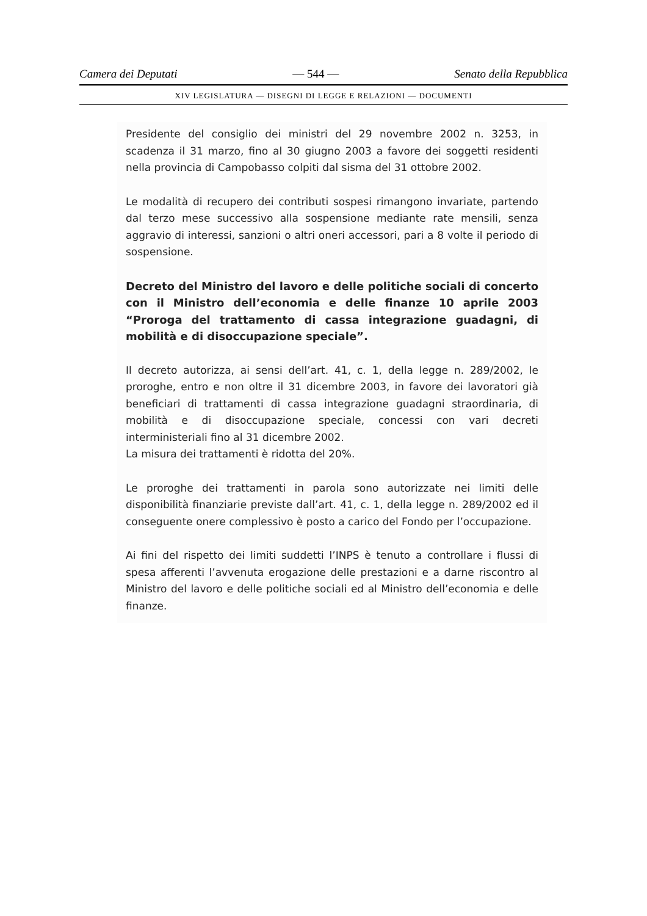Camera dei Deputati — 544 — Senato della Repubblica
XIV LEGISLATURA — DISEGNI DI LEGGE E RELAZIONI — DOCUMENTI
Presidente del consiglio dei ministri del 29 novembre 2002 n. 3253, in scadenza il 31 marzo, fino al 30 giugno 2003 a favore dei soggetti residenti nella provincia di Campobasso colpiti dal sisma del 31 ottobre 2002.
Le modalità di recupero dei contributi sospesi rimangono invariate, partendo dal terzo mese successivo alla sospensione mediante rate mensili, senza aggravio di interessi, sanzioni o altri oneri accessori, pari a 8 volte il periodo di sospensione.
Decreto del Ministro del lavoro e delle politiche sociali di concerto con il Ministro dell’economia e delle finanze 10 aprile 2003 “Proroga del trattamento di cassa integrazione guadagni, di mobilità e di disoccupazione speciale”.
Il decreto autorizza, ai sensi dell’art. 41, c. 1, della legge n. 289/2002, le proroghe, entro e non oltre il 31 dicembre 2003, in favore dei lavoratori già beneficiari di trattamenti di cassa integrazione guadagni straordinaria, di mobilità e di disoccupazione speciale, concessi con vari decreti interministeriali fino al 31 dicembre 2002.
La misura dei trattamenti è ridotta del 20%.
Le proroghe dei trattamenti in parola sono autorizzate nei limiti delle disponibilità finanziarie previste dall’art. 41, c. 1, della legge n. 289/2002 ed il conseguente onere complessivo è posto a carico del Fondo per l’occupazione.
Ai fini del rispetto dei limiti suddetti l’INPS è tenuto a controllare i flussi di spesa afferenti l’avvenuta erogazione delle prestazioni e a darne riscontro al Ministro del lavoro e delle politiche sociali ed al Ministro dell’economia e delle finanze.